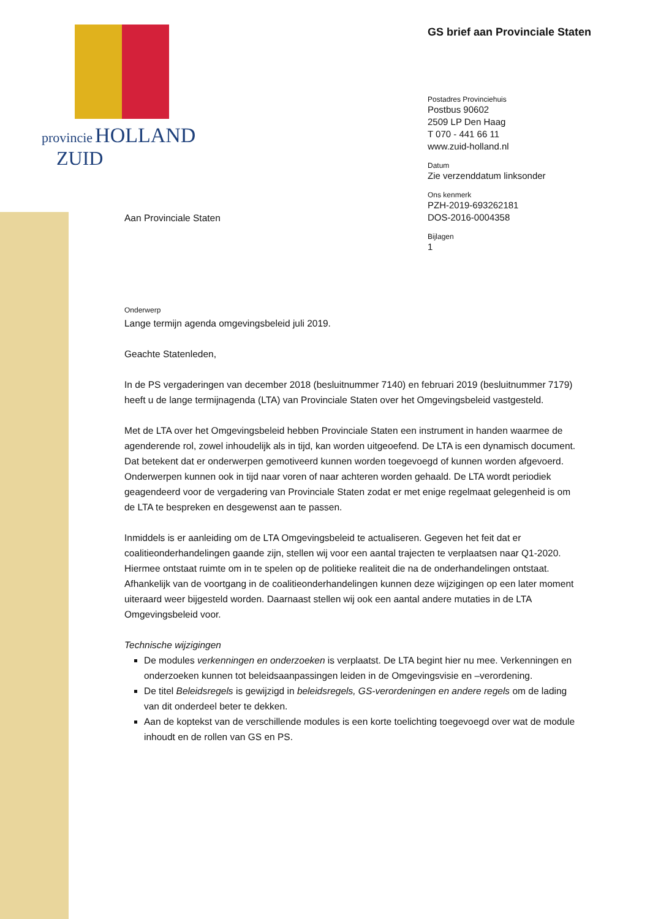provincie HOLLAND
ZUID
Aan Provinciale Staten
GS brief aan Provinciale Staten
Postadres Provinciehuis
Postbus 90602
2509 LP Den Haag
T 070 - 441 66 11
www.zuid-holland.nl
Datum
Zie verzenddatum linksonder
Ons kenmerk
PZH-2019-693262181
DOS-2016-0004358
Bijlagen
1
Onderwerp
Lange termijn agenda omgevingsbeleid juli 2019.
Geachte Statenleden,
In de PS vergaderingen van december 2018 (besluitnummer 7140) en februari 2019 (besluitnummer 7179) heeft u de lange termijnagenda (LTA) van Provinciale Staten over het Omgevingsbeleid vastgesteld.
Met de LTA over het Omgevingsbeleid hebben Provinciale Staten een instrument in handen waarmee de agenderende rol, zowel inhoudelijk als in tijd, kan worden uitgeoefend. De LTA is een dynamisch document. Dat betekent dat er onderwerpen gemotiveerd kunnen worden toegevoegd of kunnen worden afgevoerd. Onderwerpen kunnen ook in tijd naar voren of naar achteren worden gehaald. De LTA wordt periodiek geagendeerd voor de vergadering van Provinciale Staten zodat er met enige regelmaat gelegenheid is om de LTA te bespreken en desgewenst aan te passen.
Inmiddels is er aanleiding om de LTA Omgevingsbeleid te actualiseren. Gegeven het feit dat er coalitieonderhandelingen gaande zijn, stellen wij voor een aantal trajecten te verplaatsen naar Q1-2020. Hiermee ontstaat ruimte om in te spelen op de politieke realiteit die na de onderhandelingen ontstaat. Afhankelijk van de voortgang in de coalitieonderhandelingen kunnen deze wijzigingen op een later moment uiteraard weer bijgesteld worden. Daarnaast stellen wij ook een aantal andere mutaties in de LTA Omgevingsbeleid voor.
Technische wijzigingen
De modules verkenningen en onderzoeken is verplaatst. De LTA begint hier nu mee. Verkenningen en onderzoeken kunnen tot beleidsaanpassingen leiden in de Omgevingsvisie en –verordening.
De titel Beleidsregels is gewijzigd in beleidsregels, GS-verordeningen en andere regels om de lading van dit onderdeel beter te dekken.
Aan de koptekst van de verschillende modules is een korte toelichting toegevoegd over wat de module inhoudt en de rollen van GS en PS.